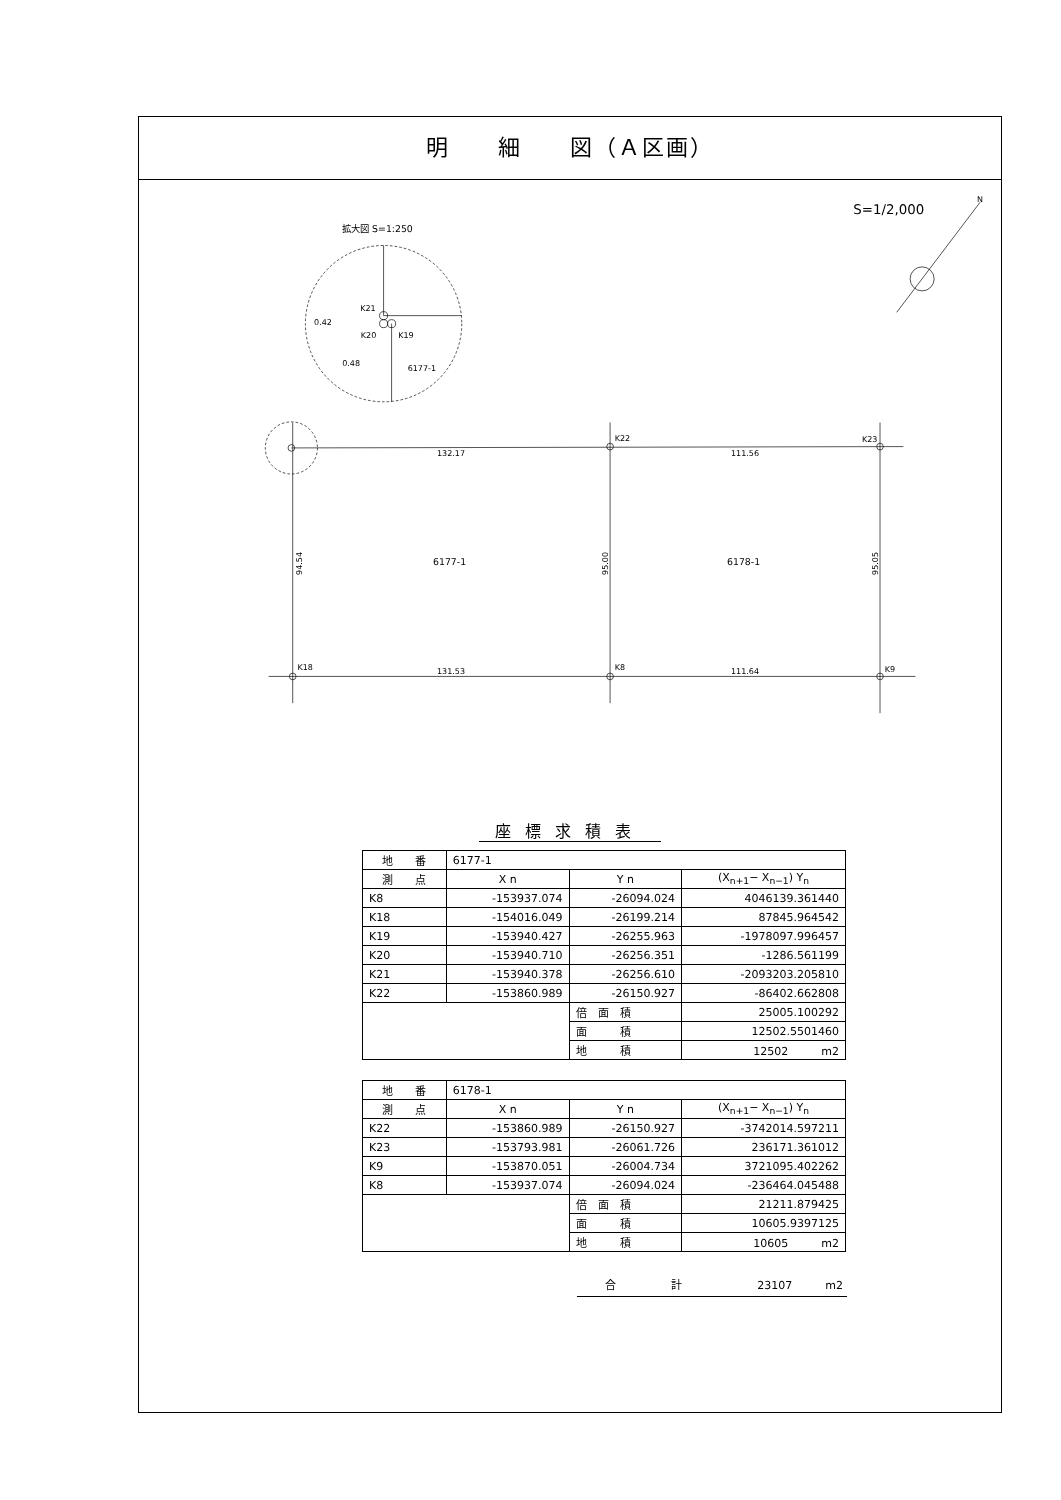明　　細　　図（Ａ区画）
S=1/2,000
N
拡大図 S=1:250
K21
K20
K19
0.42
0.48
6177-1
K22
K23
K18
K8
K9
132.17
111.56
131.53
111.64
6177-1
6178-1
94.54
95.00
95.05
座標求積表
| 地 番 | 6177-1 | | |
| 測 点 | X n | Y n | (X<sub>n+1</sub>− X<sub>n−1</sub>) Y<sub>n</sub> |
| K8 | -153937.074 | -26094.024 | 4046139.361440 |
| K18 | -154016.049 | -26199.214 | 87845.964542 |
| K19 | -153940.427 | -26255.963 | -1978097.996457 |
| K20 | -153940.710 | -26256.351 | -1286.561199 |
| K21 | -153940.378 | -26256.610 | -2093203.205810 |
| K22 | -153860.989 | -26150.927 | -86402.662808 |
| | | 倍 面 積 | 25005.100292 |
| | | 面 積 | 12502.5501460 |
| | | 地 積 | 12502 m2 |
| 地 番 | 6178-1 | | |
| 測 点 | X n | Y n | (X<sub>n+1</sub>− X<sub>n−1</sub>) Y<sub>n</sub> |
| K22 | -153860.989 | -26150.927 | -3742014.597211 |
| K23 | -153793.981 | -26061.726 | 236171.361012 |
| K9 | -153870.051 | -26004.734 | 3721095.402262 |
| K8 | -153937.074 | -26094.024 | -236464.045488 |
| | | 倍 面 積 | 21211.879425 |
| | | 面 積 | 10605.9397125 |
| | | 地 積 | 10605 m2 |
合　　　　　計 23107　　　m2